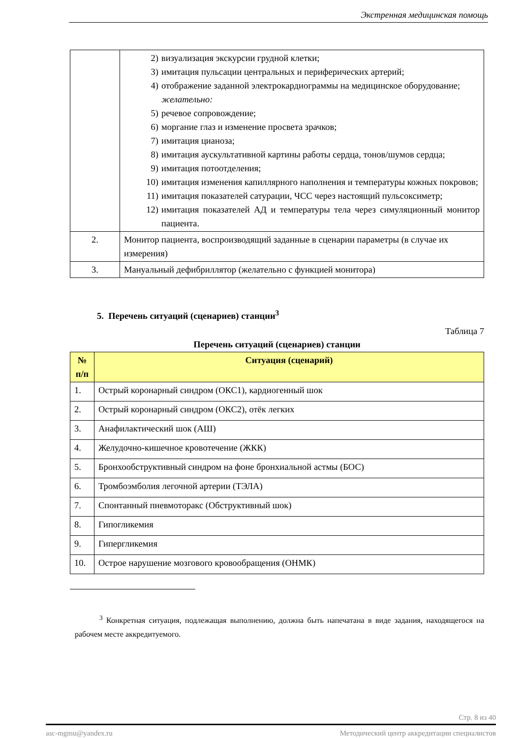Экстренная медицинская помощь
| | 2) визуализация экскурсии грудной клетки; 3) имитация пульсации центральных и периферических артерий; 4) отображение заданной электрокардиограммы на медицинское оборудование; желательно: 5) речевое сопровождение; 6) моргание глаз и изменение просвета зрачков; 7) имитация цианоза; 8) имитация аускультативной картины работы сердца, тонов/шумов сердца; 9) имитация потоотделения; 10) имитация изменения капиллярного наполнения и температуры кожных покровов; 11) имитация показателей сатурации, ЧСС через настоящий пульсоксиметр; 12) имитация показателей АД и температуры тела через симуляционный монитор пациента. |
| 2. | Монитор пациента, воспроизводящий заданные в сценарии параметры (в случае их измерения) |
| 3. | Мануальный дефибриллятор (желательно с функцией монитора) |
5. Перечень ситуаций (сценариев) станции<sup>3</sup>
Таблица 7
Перечень ситуаций (сценариев) станции
| № п/п | Ситуация (сценарий) |
| --- | --- |
| 1. | Острый коронарный синдром (ОКС1), кардиогенный шок |
| 2. | Острый коронарный синдром (ОКС2), отёк легких |
| 3. | Анафилактический шок (АШ) |
| 4. | Желудочно-кишечное кровотечение (ЖКК) |
| 5. | Бронхообструктивный синдром на фоне бронхиальной астмы (БОС) |
| 6. | Тромбоэмболия легочной артерии (ТЭЛА) |
| 7. | Спонтанный пневмоторакс (Обструктивный шок) |
| 8. | Гипогликемия |
| 9. | Гипергликемия |
| 10. | Острое нарушение мозгового кровообращения (ОНМК) |
<sup>3</sup> Конкретная ситуация, подлежащая выполнению, должна быть напечатана в виде задания, находящегося на рабочем месте аккредитуемого.
Стр. 8 из 40
asc-mgmu@yandex.ru Методический центр аккредитации специалистов